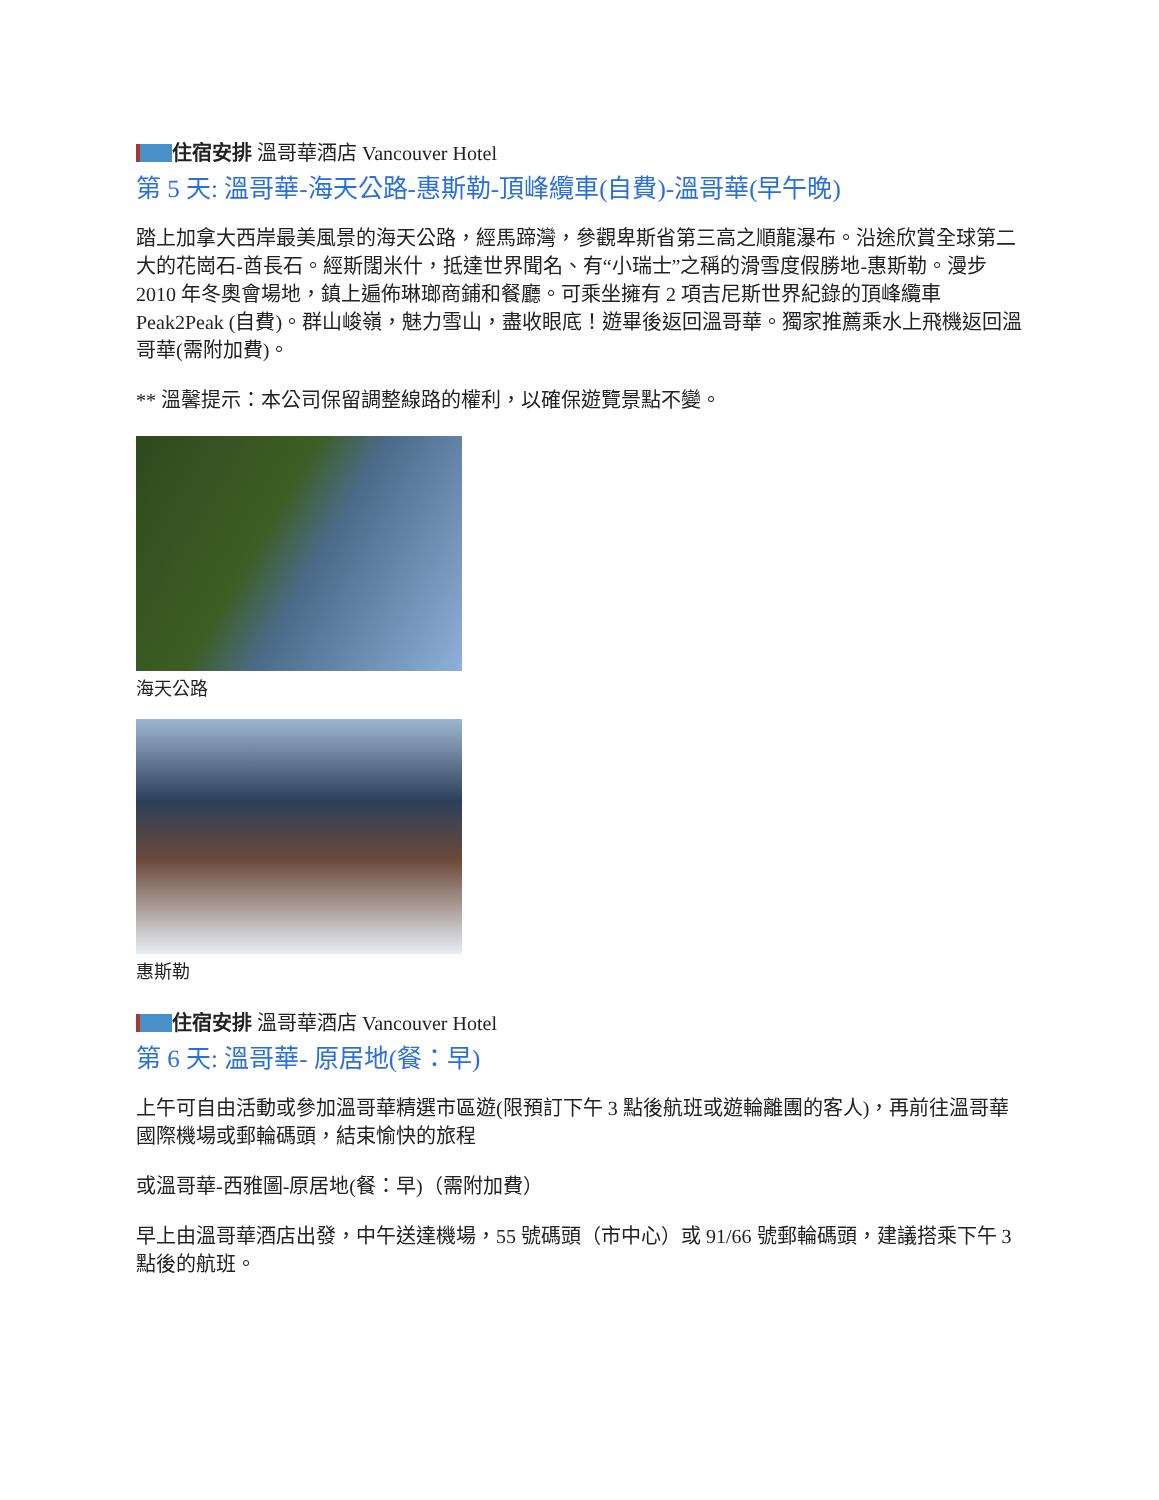住宿安排 溫哥華酒店 Vancouver Hotel
第 5 天: 溫哥華-海天公路-惠斯勒-頂峰纜車(自費)-溫哥華(早午晚)
踏上加拿大西岸最美風景的海天公路，經馬蹄灣，參觀卑斯省第三高之順龍瀑布。沿途欣賞全球第二大的花崗石-酋長石。經斯闊米什，抵達世界聞名、有“小瑞士”之稱的滑雪度假勝地-惠斯勒。漫步 2010 年冬奧會場地，鎮上遍佈琳瑯商鋪和餐廳。可乘坐擁有 2 項吉尼斯世界紀錄的頂峰纜車 Peak2Peak (自費)。群山峻嶺，魅力雪山，盡收眼底！遊畢後返回溫哥華。獨家推薦乘水上飛機返回溫哥華(需附加費)。
** 溫馨提示：本公司保留調整線路的權利，以確保遊覽景點不變。
海天公路
惠斯勒
住宿安排 溫哥華酒店 Vancouver Hotel
第 6 天: 溫哥華- 原居地(餐：早)
上午可自由活動或參加溫哥華精選市區遊(限預訂下午 3 點後航班或遊輪離團的客人)，再前往溫哥華國際機場或郵輪碼頭，結束愉快的旅程
或溫哥華-西雅圖-原居地(餐：早)（需附加費）
早上由溫哥華酒店出發，中午送達機場，55 號碼頭（市中心）或 91/66 號郵輪碼頭，建議搭乘下午 3 點後的航班。